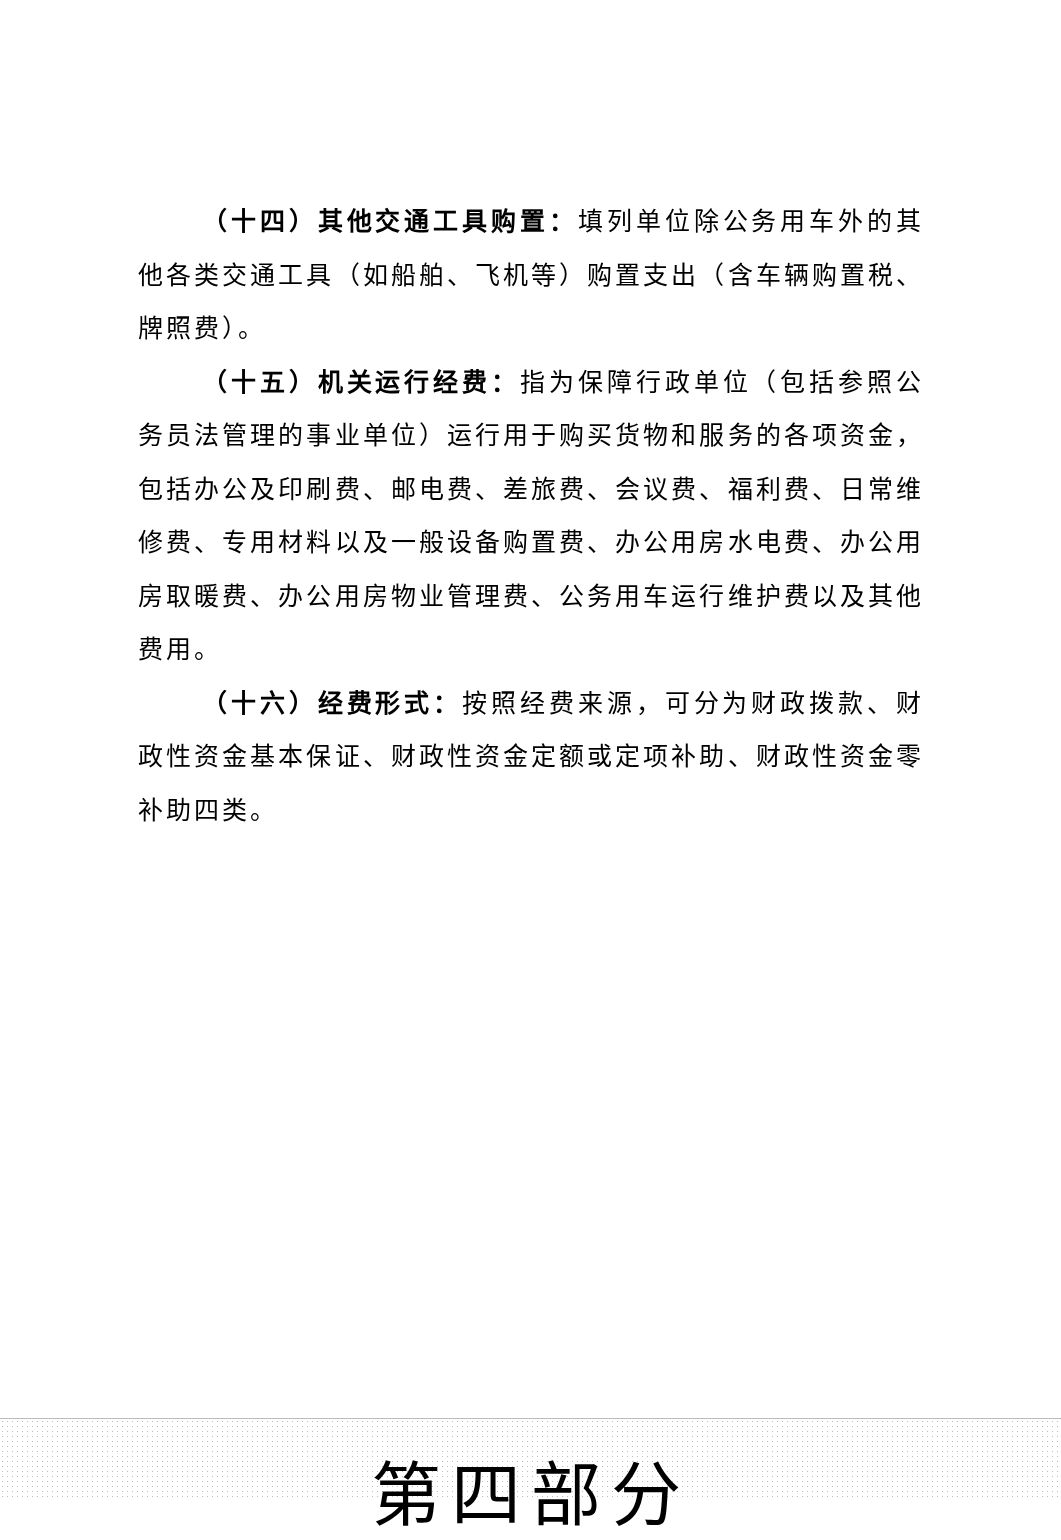（十四）其他交通工具购置：填列单位除公务用车外的其他各类交通工具（如船舶、飞机等）购置支出（含车辆购置税、牌照费）。
（十五）机关运行经费：指为保障行政单位（包括参照公务员法管理的事业单位）运行用于购买货物和服务的各项资金，包括办公及印刷费、邮电费、差旅费、会议费、福利费、日常维修费、专用材料以及一般设备购置费、办公用房水电费、办公用房取暖费、办公用房物业管理费、公务用车运行维护费以及其他费用。
（十六）经费形式：按照经费来源，可分为财政拨款、财政性资金基本保证、财政性资金定额或定项补助、财政性资金零补助四类。
第四部分